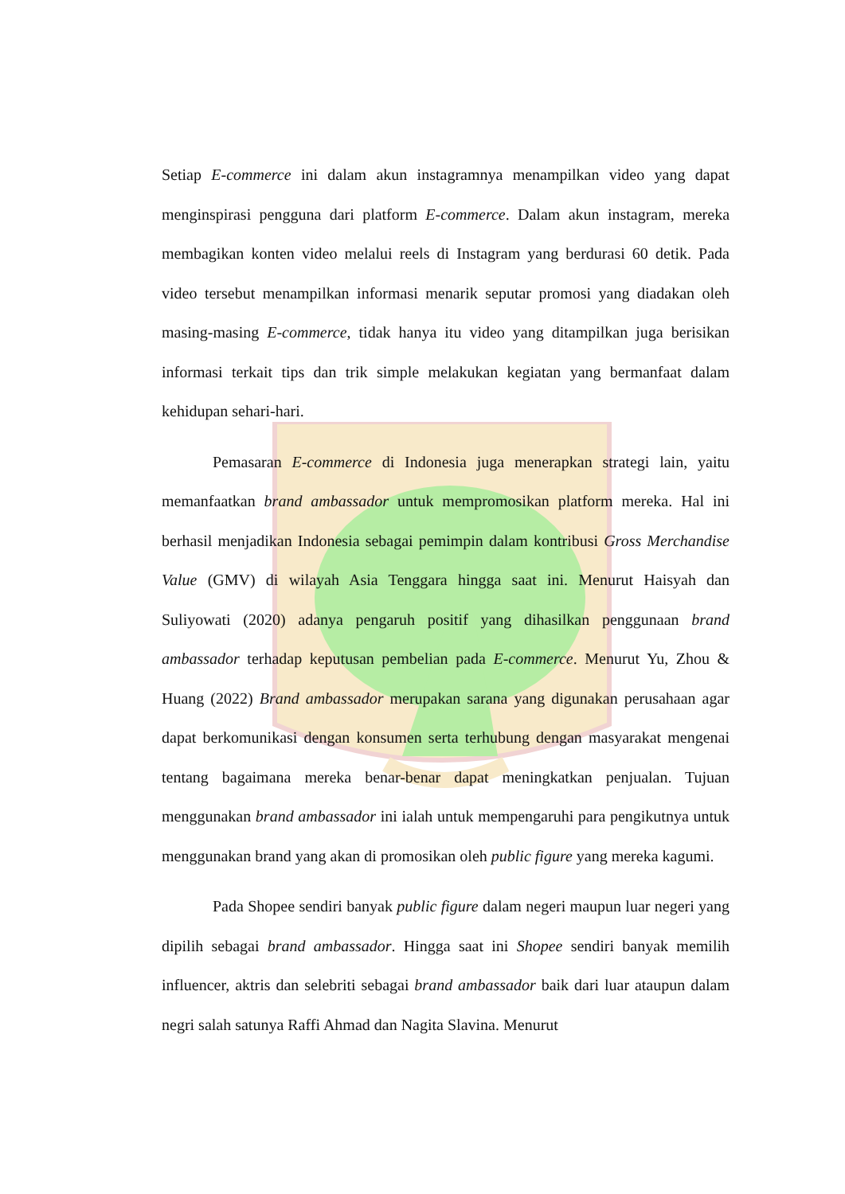Setiap E-commerce ini dalam akun instagramnya menampilkan video yang dapat menginspirasi pengguna dari platform E-commerce. Dalam akun instagram, mereka membagikan konten video melalui reels di Instagram yang berdurasi 60 detik. Pada video tersebut menampilkan informasi menarik seputar promosi yang diadakan oleh masing-masing E-commerce, tidak hanya itu video yang ditampilkan juga berisikan informasi terkait tips dan trik simple melakukan kegiatan yang bermanfaat dalam kehidupan sehari-hari.
Pemasaran E-commerce di Indonesia juga menerapkan strategi lain, yaitu memanfaatkan brand ambassador untuk mempromosikan platform mereka. Hal ini berhasil menjadikan Indonesia sebagai pemimpin dalam kontribusi Gross Merchandise Value (GMV) di wilayah Asia Tenggara hingga saat ini. Menurut Haisyah dan Suliyowati (2020) adanya pengaruh positif yang dihasilkan penggunaan brand ambassador terhadap keputusan pembelian pada E-commerce. Menurut Yu, Zhou & Huang (2022) Brand ambassador merupakan sarana yang digunakan perusahaan agar dapat berkomunikasi dengan konsumen serta terhubung dengan masyarakat mengenai tentang bagaimana mereka benar-benar dapat meningkatkan penjualan. Tujuan menggunakan brand ambassador ini ialah untuk mempengaruhi para pengikutnya untuk menggunakan brand yang akan di promosikan oleh public figure yang mereka kagumi.
Pada Shopee sendiri banyak public figure dalam negeri maupun luar negeri yang dipilih sebagai brand ambassador. Hingga saat ini Shopee sendiri banyak memilih influencer, aktris dan selebriti sebagai brand ambassador baik dari luar ataupun dalam negri salah satunya Raffi Ahmad dan Nagita Slavina. Menurut